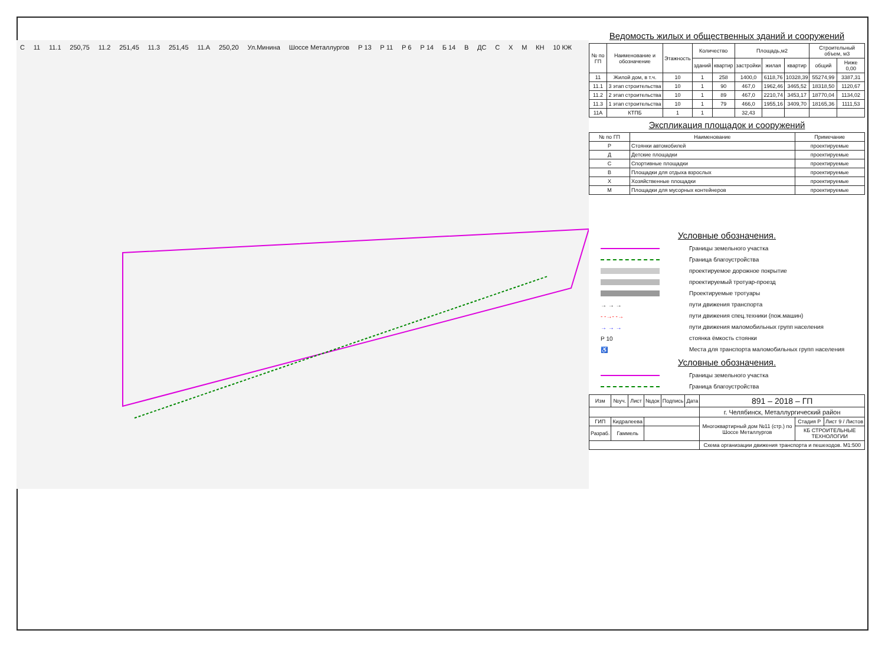С 11 11.1 250,75 11.2 251,45 11.3 251,45 11.A 250,20 Ул.Минина Шоссе Металлургов Р 13 Р 11 Р 6 Р 14 Б 14 В ДС С Х М КН 10 КЖ
Ведомость жилых и общественных зданий и сооружений
| № по ГП | Наименование и обозначение | Этажность | Количество | | Площадь,м2 | | | Строительный объем, м3 | |
| --- | --- | --- | --- | --- | --- | --- | --- | --- | --- |
| | | | зданий | квартир | застройки | жилая | квартир | общий | Ниже 0,00 |
| 11 | Жилой дом, в т.ч. | 10 | 1 | 258 | 1400,0 | 6118,76 | 10328,39 | 55274,99 | 3387,31 |
| 11.1 | 3 этап строительства | 10 | 1 | 90 | 467,0 | 1962,46 | 3465,52 | 18318,50 | 1120,67 |
| 11.2 | 2 этап строительства | 10 | 1 | 89 | 467,0 | 2210,74 | 3453,17 | 18770,04 | 1134,02 |
| 11.3 | 1 этап строительства | 10 | 1 | 79 | 466,0 | 1955,16 | 3409,70 | 18165,36 | 1111,53 |
| 11А | КТПБ | 1 | 1 | | 32,43 | | | | |
Экспликация площадок и сооружений
| № по ГП | Наименование | Примечание |
| --- | --- | --- |
| Р | Стоянки автомобилей | проектируемые |
| Д | Детские площадки | проектируемые |
| С | Спортивные площадки | проектируемые |
| В | Площадки для отдыха взрослых | проектируемые |
| Х | Хозяйственные площадки | проектируемые |
| М | Площадки для мусорных контейнеров | проектируемые |
Условные обозначения.
Границы земельного участка
Граница благоустройства
проектируемое дорожное покрытие
проектируемый тротуар-проезд
Проектируемые тротуары
→ → → пути движения транспорта
- -→- -→ пути движения спец.техники (пож.машин)
→ → → пути движения маломобильных групп населения
Р 10 стоянка ёмкость стоянки
♿ Места для транспорта маломобильных групп населения
Условные обозначения.
Границы земельного участка
Граница благоустройства
| Изм | №уч. | Лист | №док | Подпись | Дата | 891 – 2018 – ГП | | |
| | | | | | | г. Челябинск, Металлургический район | | |
| ГИП | Кидралеева | | | | | Многоквартирный дом №11 (стр.) по Шоссе Металлургов | Стадия Р | Лист 9 / Листов |
| Разраб. | Гаммель | | | | | | КБ СТРОИТЕЛЬНЫЕ ТЕХНОЛОГИИ | |
| | | | | | | Схема организации движения транспорта и пешеходов. М1:500 | | |